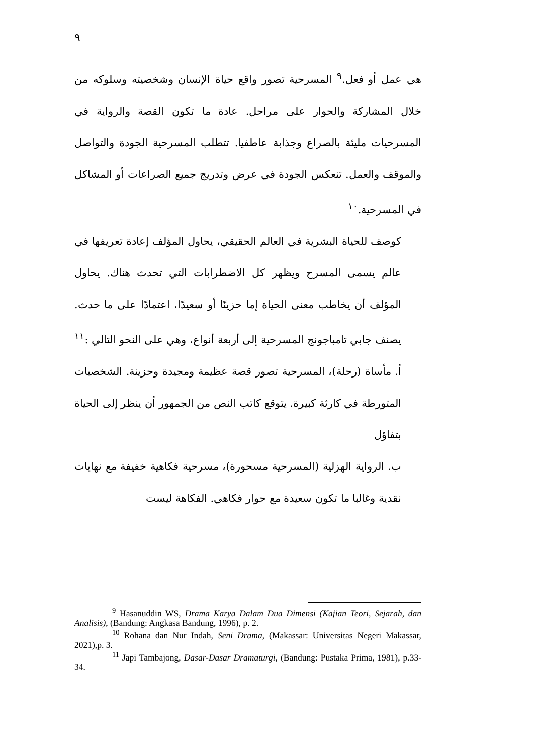٩
هي عمل أو فعل.<sup>٩</sup> المسرحية تصور واقع حياة الإنسان وشخصيته وسلوكه من خلال المشاركة والحوار على مراحل. عادة ما تكون القصة والرواية في المسرحيات مليئة بالصراع وجذابة عاطفيا. تتطلب المسرحية الجودة والتواصل والموقف والعمل. تنعكس الجودة في عرض وتدريج جميع الصراعات أو المشاكل في المسرحية.<sup>١٠</sup>
كوصف للحياة البشرية في العالم الحقيقي، يحاول المؤلف إعادة تعريفها في عالم يسمى المسرح ويظهر كل الاضطرابات التي تحدث هناك. يحاول المؤلف أن يخاطب معنى الحياة إما حزينًا أو سعيدًا، اعتمادًا على ما حدث. يصنف جابي تامباجونج المسرحية إلى أربعة أنواع، وهي على النحو التالي :<sup>١١</sup>
أ. مأساة (رحلة)، المسرحية تصور قصة عظيمة ومجيدة وحزينة. الشخصيات المتورطة في كارثة كبيرة. يتوقع كاتب النص من الجمهور أن ينظر إلى الحياة بتفاؤل
ب. الرواية الهزلية (المسرحية مسحورة)، مسرحية فكاهية خفيفة مع نهايات نقدية وغالبا ما تكون سعيدة مع حوار فكاهي. الفكاهة ليست
<sup>9</sup> Hasanuddin WS, Drama Karya Dalam Dua Dimensi (Kajian Teori, Sejarah, dan Analisis), (Bandung: Angkasa Bandung, 1996), p. 2.
<sup>10</sup> Rohana dan Nur Indah, Seni Drama, (Makassar: Universitas Negeri Makassar, 2021),p. 3.
<sup>11</sup> Japi Tambajong, Dasar-Dasar Dramaturgi, (Bandung: Pustaka Prima, 1981), p.33-34.